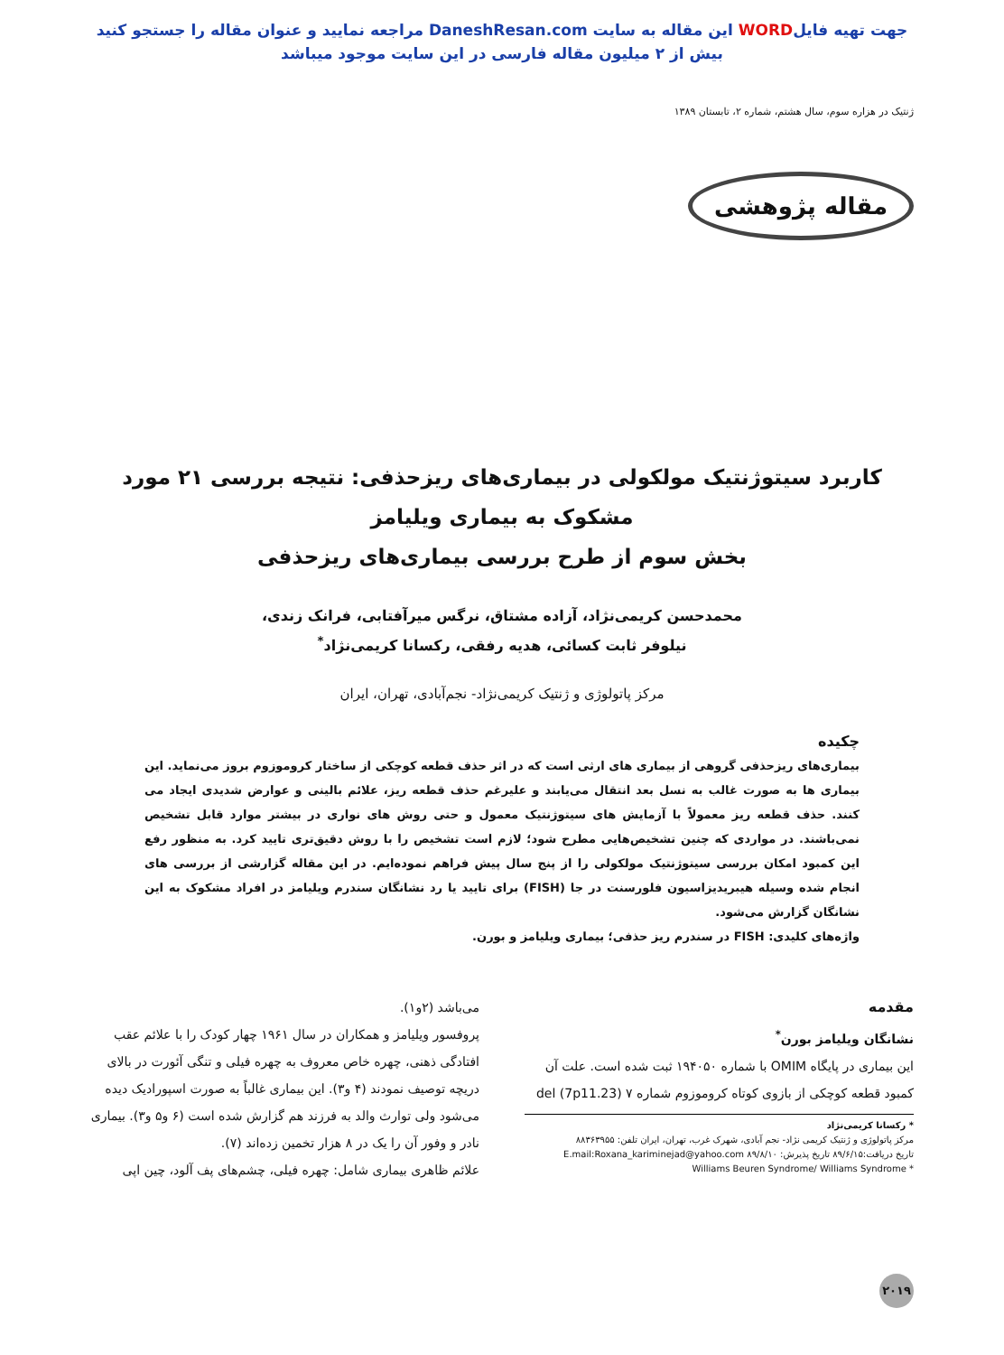جهت تهیه فایلWORD این مقاله به سایت DaneshResan.com مراجعه نمایید و عنوان مقاله را جستجو کنید
بیش از ۲ میلیون مقاله فارسی در این سایت موجود میباشد
ژنتیک در هزاره سوم، سال هشتم، شماره ۲، تابستان ۱۳۸۹
مقاله پژوهشی
کاربرد سیتوژنتیک مولکولی در بیماری‌های ریزحذفی: نتیجه بررسی ۲۱ مورد مشکوک به بیماری ویلیامز
بخش سوم از طرح بررسی بیماری‌های ریزحذفی
محمدحسن کریمی‌نژاد، آزاده مشتاق، نرگس میرآفتابی، فرانک زندی،
نیلوفر ثابت کسائی، هدیه رفقی، رکسانا کریمی‌نژاد<sup>*</sup>
مرکز پاتولوژی و ژنتیک کریمی‌نژاد- نجم‌آبادی، تهران، ایران
چکیده
بیماری‌های ریزحذفی گروهی از بیماری های ارثی است که در اثر حذف قطعه کوچکی از ساختار کروموزوم بروز می‌نماید. این بیماری ها به صورت غالب به نسل بعد انتقال می‌یابند و علیرغم حذف قطعه ریز، علائم بالینی و عوارض شدیدی ایجاد می کنند. حذف قطعه ریز معمولاً با آزمایش های سیتوژنتیک معمول و حتی روش های نواری در بیشتر موارد قابل تشخیص نمی‌باشند. در مواردی که چنین تشخیص‌هایی مطرح شود؛ لازم است تشخیص را با روش دقیق‌تری تایید کرد. به منظور رفع این کمبود امکان بررسی سیتوژنتیک مولکولی را از پنج سال پیش فراهم نموده‌ایم. در این مقاله گزارشی از بررسی های انجام شده وسیله هیبریدیزاسیون فلورسنت در جا (FISH) برای تایید یا رد نشانگان سندرم ویلیامز در افراد مشکوک به این نشانگان گزارش می‌شود.
واژه‌های کلیدی: FISH در سندرم ریز حذفی؛ بیماری ویلیامز و بورن.
مقدمه
نشانگان ویلیامز بورن<sup>*</sup>
این بیماری در پایگاه OMIM با شماره ۱۹۴۰۵۰ ثبت شده است. علت آن کمبود قطعه کوچکی از بازوی کوتاه کروموزوم شماره ۷ del (7p11.23)
* رکسانا کریمی‌نژاد
مرکز پاتولوژی و ژنتیک کریمی نژاد- نجم آبادی، شهرک غرب، تهران، ایران تلفن: ۸۸۳۶۳۹۵۵
تاریخ دریافت:۸۹/۶/۱۵ تاریخ پذیرش: ۸۹/۸/۱۰ E.mail:Roxana_kariminejad@yahoo.com
* Williams Beuren Syndrome/ Williams Syndrome
می‌باشد (۲و۱).
پروفسور ویلیامز و همکاران در سال ۱۹۶۱ چهار کودک را با علائم عقب افتادگی ذهنی، چهره خاص معروف به چهره فیلی و تنگی آئورت در بالای دریچه توصیف نمودند (۴ و۳). این بیماری غالباً به صورت اسپورادیک دیده می‌شود ولی توارث والد به فرزند هم گزارش شده است (۶ و۵ و۳). بیماری نادر و وفور آن را یک در ۸ هزار تخمین زده‌اند (۷).
علائم ظاهری بیماری شامل: چهره فیلی، چشم‌های پف آلود، چین اپی
۲۰۱۹